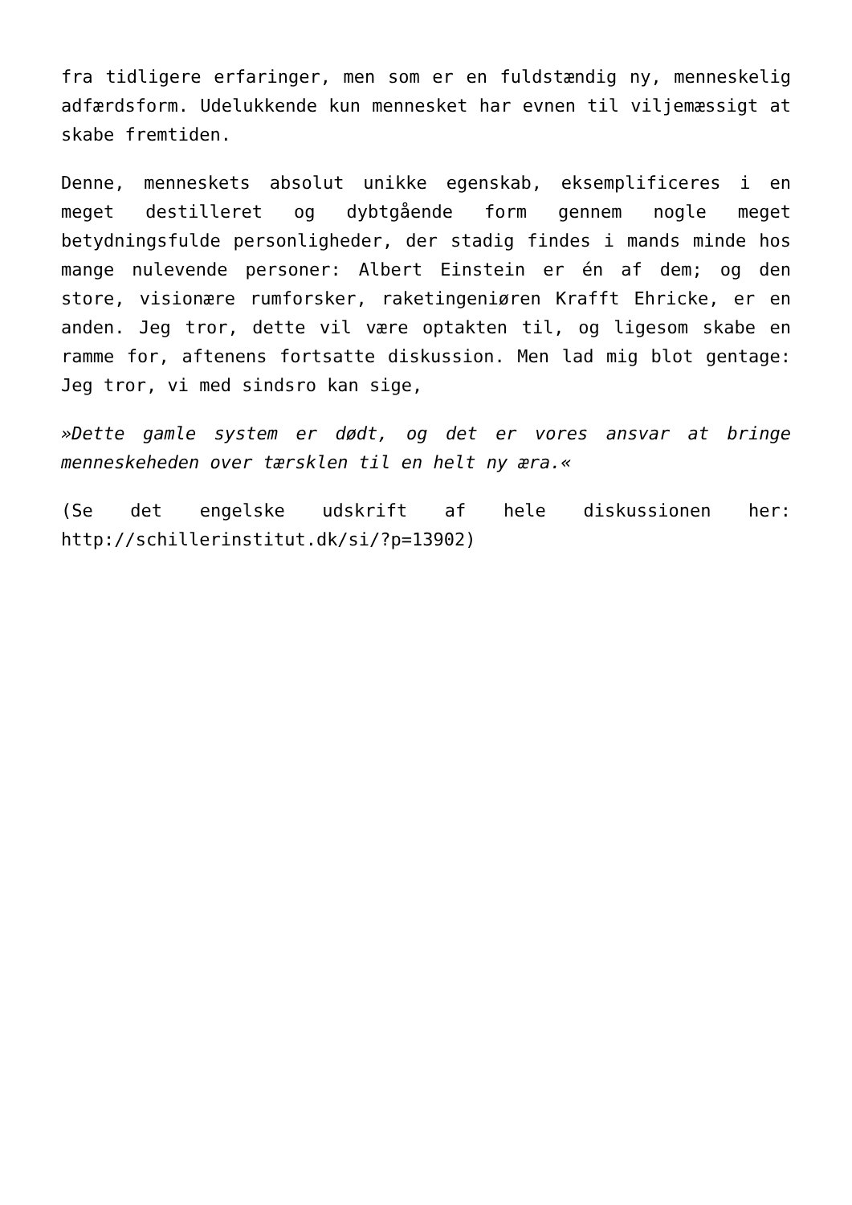fra tidligere erfaringer, men som er en fuldstændig ny, menneskelig adfærdsform. Udelukkende kun mennesket har evnen til viljemæssigt at skabe fremtiden.
Denne, menneskets absolut unikke egenskab, eksemplificeres i en meget destilleret og dybtgående form gennem nogle meget betydningsfulde personligheder, der stadig findes i mands minde hos mange nulevende personer: Albert Einstein er én af dem; og den store, visionære rumforsker, raketingeniøren Krafft Ehricke, er en anden. Jeg tror, dette vil være optakten til, og ligesom skabe en ramme for, aftenens fortsatte diskussion. Men lad mig blot gentage: Jeg tror, vi med sindsro kan sige,
»Dette gamle system er dødt, og det er vores ansvar at bringe menneskeheden over tærsklen til en helt ny æra.«
(Se det engelske udskrift af hele diskussionen her: http://schillerinstitut.dk/si/?p=13902)